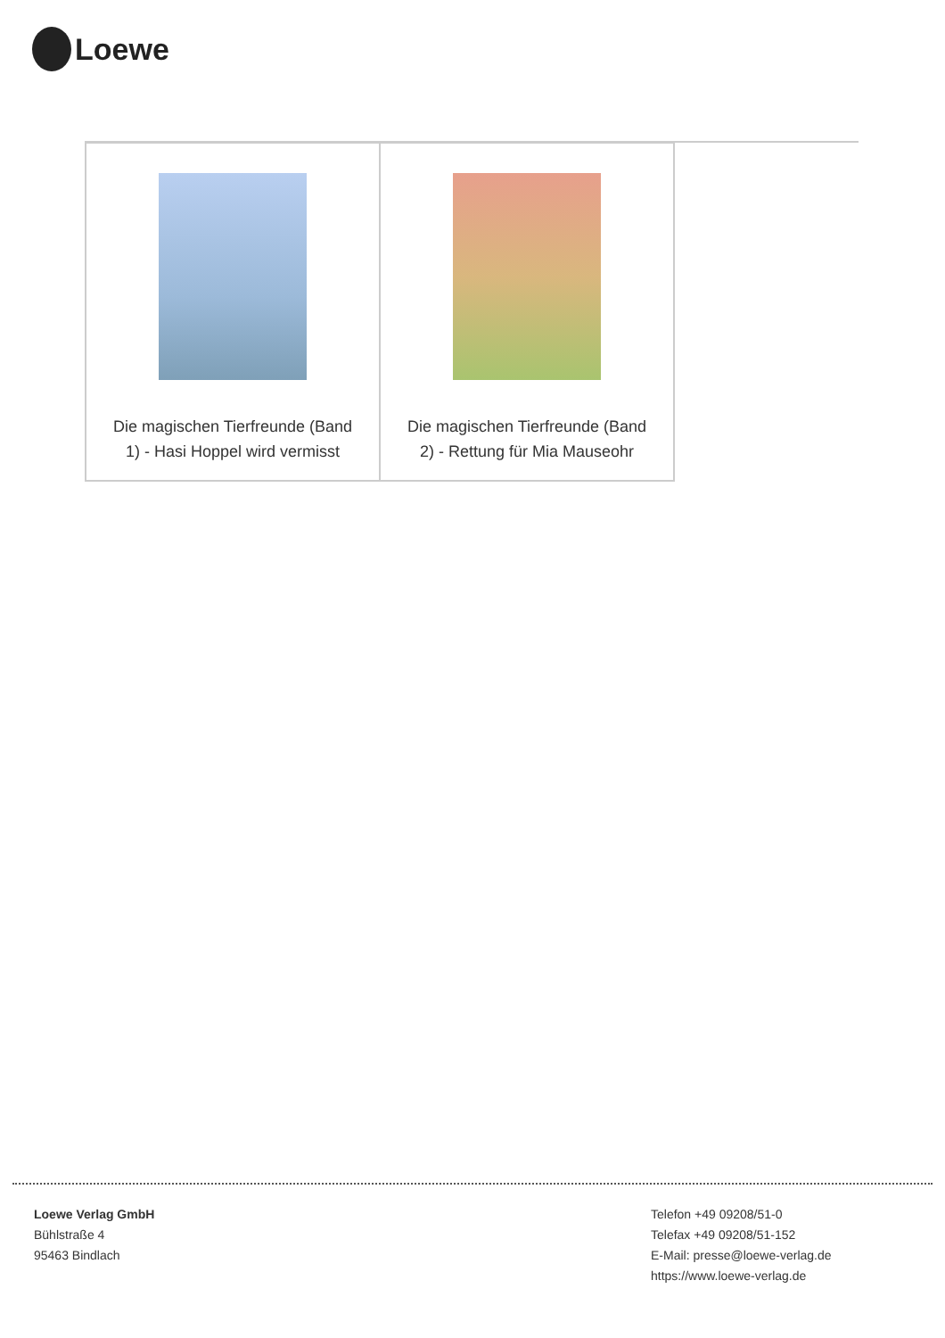Loewe
| Die magischen Tierfreunde (Band 1) - Hasi Hoppel wird vermisst | Die magischen Tierfreunde (Band 2) - Rettung für Mia Mauseohr |
Loewe Verlag GmbH
Bühlstraße 4
95463 Bindlach
Telefon +49 09208/51-0
Telefax +49 09208/51-152
E-Mail: presse@loewe-verlag.de
https://www.loewe-verlag.de